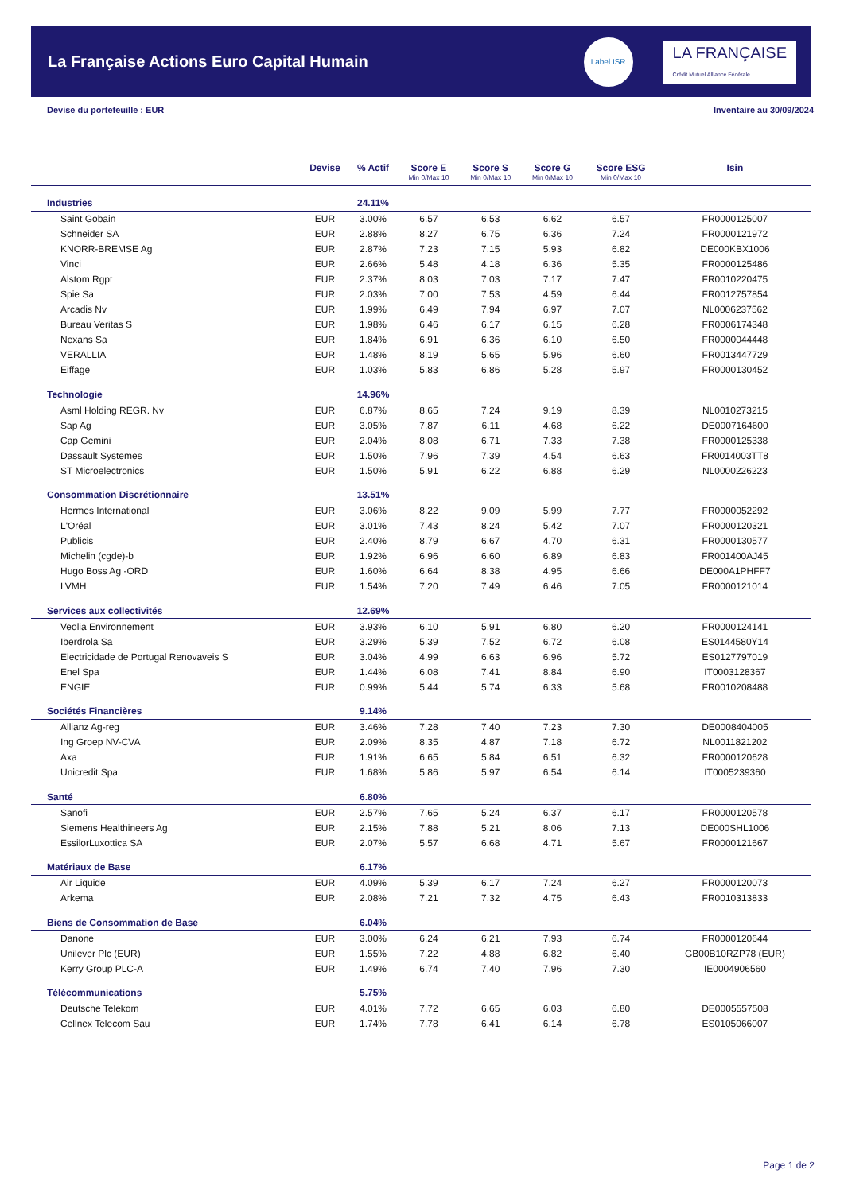La Française Actions Euro Capital Humain
Label ISR
LA FRANÇAISE
Crédit Mutuel Alliance Fédérale
Devise du portefeuille : EUR Inventaire au 30/09/2024
| | Devise | % Actif | Score E Min 0/Max 10 | Score S Min 0/Max 10 | Score G Min 0/Max 10 | Score ESG Min 0/Max 10 | Isin |
| --- | --- | --- | --- | --- | --- | --- | --- |
| Industries | | 24.11% | | | | | |
| Saint Gobain | EUR | 3.00% | 6.57 | 6.53 | 6.62 | 6.57 | FR0000125007 |
| Schneider SA | EUR | 2.88% | 8.27 | 6.75 | 6.36 | 7.24 | FR0000121972 |
| KNORR-BREMSE Ag | EUR | 2.87% | 7.23 | 7.15 | 5.93 | 6.82 | DE000KBX1006 |
| Vinci | EUR | 2.66% | 5.48 | 4.18 | 6.36 | 5.35 | FR0000125486 |
| Alstom Rgpt | EUR | 2.37% | 8.03 | 7.03 | 7.17 | 7.47 | FR0010220475 |
| Spie Sa | EUR | 2.03% | 7.00 | 7.53 | 4.59 | 6.44 | FR0012757854 |
| Arcadis Nv | EUR | 1.99% | 6.49 | 7.94 | 6.97 | 7.07 | NL0006237562 |
| Bureau Veritas S | EUR | 1.98% | 6.46 | 6.17 | 6.15 | 6.28 | FR0006174348 |
| Nexans Sa | EUR | 1.84% | 6.91 | 6.36 | 6.10 | 6.50 | FR0000044448 |
| VERALLIA | EUR | 1.48% | 8.19 | 5.65 | 5.96 | 6.60 | FR0013447729 |
| Eiffage | EUR | 1.03% | 5.83 | 6.86 | 5.28 | 5.97 | FR0000130452 |
| Technologie | | 14.96% | | | | | |
| Asml Holding REGR. Nv | EUR | 6.87% | 8.65 | 7.24 | 9.19 | 8.39 | NL0010273215 |
| Sap Ag | EUR | 3.05% | 7.87 | 6.11 | 4.68 | 6.22 | DE0007164600 |
| Cap Gemini | EUR | 2.04% | 8.08 | 6.71 | 7.33 | 7.38 | FR0000125338 |
| Dassault Systemes | EUR | 1.50% | 7.96 | 7.39 | 4.54 | 6.63 | FR0014003TT8 |
| ST Microelectronics | EUR | 1.50% | 5.91 | 6.22 | 6.88 | 6.29 | NL0000226223 |
| Consommation Discrétionnaire | | 13.51% | | | | | |
| Hermes International | EUR | 3.06% | 8.22 | 9.09 | 5.99 | 7.77 | FR0000052292 |
| L'Oréal | EUR | 3.01% | 7.43 | 8.24 | 5.42 | 7.07 | FR0000120321 |
| Publicis | EUR | 2.40% | 8.79 | 6.67 | 4.70 | 6.31 | FR0000130577 |
| Michelin (cgde)-b | EUR | 1.92% | 6.96 | 6.60 | 6.89 | 6.83 | FR001400AJ45 |
| Hugo Boss Ag -ORD | EUR | 1.60% | 6.64 | 8.38 | 4.95 | 6.66 | DE000A1PHFF7 |
| LVMH | EUR | 1.54% | 7.20 | 7.49 | 6.46 | 7.05 | FR0000121014 |
| Services aux collectivités | | 12.69% | | | | | |
| Veolia Environnement | EUR | 3.93% | 6.10 | 5.91 | 6.80 | 6.20 | FR0000124141 |
| Iberdrola Sa | EUR | 3.29% | 5.39 | 7.52 | 6.72 | 6.08 | ES0144580Y14 |
| Electricidade de Portugal Renovaveis S | EUR | 3.04% | 4.99 | 6.63 | 6.96 | 5.72 | ES0127797019 |
| Enel Spa | EUR | 1.44% | 6.08 | 7.41 | 8.84 | 6.90 | IT0003128367 |
| ENGIE | EUR | 0.99% | 5.44 | 5.74 | 6.33 | 5.68 | FR0010208488 |
| Sociétés Financières | | 9.14% | | | | | |
| Allianz Ag-reg | EUR | 3.46% | 7.28 | 7.40 | 7.23 | 7.30 | DE0008404005 |
| Ing Groep NV-CVA | EUR | 2.09% | 8.35 | 4.87 | 7.18 | 6.72 | NL0011821202 |
| Axa | EUR | 1.91% | 6.65 | 5.84 | 6.51 | 6.32 | FR0000120628 |
| Unicredit Spa | EUR | 1.68% | 5.86 | 5.97 | 6.54 | 6.14 | IT0005239360 |
| Santé | | 6.80% | | | | | |
| Sanofi | EUR | 2.57% | 7.65 | 5.24 | 6.37 | 6.17 | FR0000120578 |
| Siemens Healthineers Ag | EUR | 2.15% | 7.88 | 5.21 | 8.06 | 7.13 | DE000SHL1006 |
| EssilorLuxottica SA | EUR | 2.07% | 5.57 | 6.68 | 4.71 | 5.67 | FR0000121667 |
| Matériaux de Base | | 6.17% | | | | | |
| Air Liquide | EUR | 4.09% | 5.39 | 6.17 | 7.24 | 6.27 | FR0000120073 |
| Arkema | EUR | 2.08% | 7.21 | 7.32 | 4.75 | 6.43 | FR0010313833 |
| Biens de Consommation de Base | | 6.04% | | | | | |
| Danone | EUR | 3.00% | 6.24 | 6.21 | 7.93 | 6.74 | FR0000120644 |
| Unilever Plc (EUR) | EUR | 1.55% | 7.22 | 4.88 | 6.82 | 6.40 | GB00B10RZP78 (EUR) |
| Kerry Group PLC-A | EUR | 1.49% | 6.74 | 7.40 | 7.96 | 7.30 | IE0004906560 |
| Télécommunications | | 5.75% | | | | | |
| Deutsche Telekom | EUR | 4.01% | 7.72 | 6.65 | 6.03 | 6.80 | DE0005557508 |
| Cellnex Telecom Sau | EUR | 1.74% | 7.78 | 6.41 | 6.14 | 6.78 | ES0105066007 |
Page 1 de 2